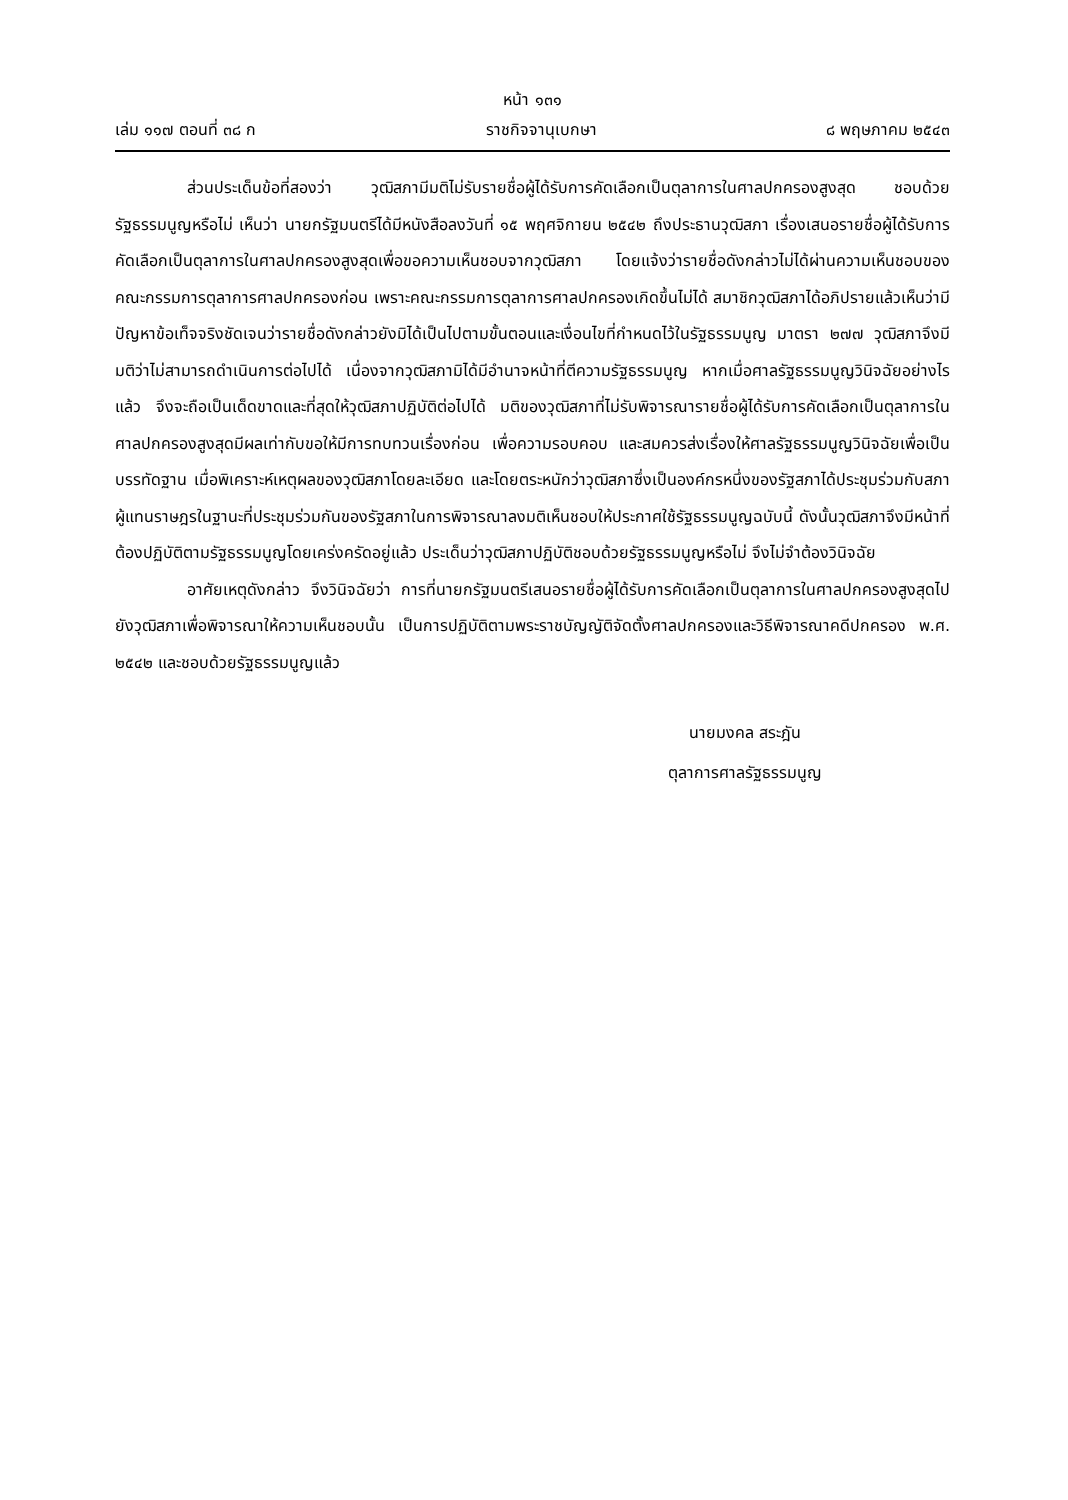หน้า ๑๓๑
เล่ม ๑๑๗ ตอนที่ ๓๘ ก ราชกิจจานุเบกษา ๘ พฤษภาคม ๒๕๔๓
ส่วนประเด็นข้อที่สองว่า วุฒิสภามีมติไม่รับรายชื่อผู้ได้รับการคัดเลือกเป็นตุลาการในศาลปกครองสูงสุด ชอบด้วยรัฐธรรมนูญหรือไม่ เห็นว่า นายกรัฐมนตรีได้มีหนังสือลงวันที่ ๑๕ พฤศจิกายน ๒๕๔๒ ถึงประธานวุฒิสภา เรื่องเสนอรายชื่อผู้ได้รับการคัดเลือกเป็นตุลาการในศาลปกครองสูงสุดเพื่อขอความเห็นชอบจากวุฒิสภา โดยแจ้งว่ารายชื่อดังกล่าวไม่ได้ผ่านความเห็นชอบของคณะกรรมการตุลาการศาลปกครองก่อน เพราะคณะกรรมการตุลาการศาลปกครองเกิดขึ้นไม่ได้ สมาชิกวุฒิสภาได้อภิปรายแล้วเห็นว่ามีปัญหาข้อเท็จจริงชัดเจนว่ารายชื่อดังกล่าวยังมิได้เป็นไปตามขั้นตอนและเงื่อนไขที่กำหนดไว้ในรัฐธรรมนูญ มาตรา ๒๗๗ วุฒิสภาจึงมีมติว่าไม่สามารถดำเนินการต่อไปได้ เนื่องจากวุฒิสภามิได้มีอำนาจหน้าที่ตีความรัฐธรรมนูญ หากเมื่อศาลรัฐธรรมนูญวินิจฉัยอย่างไรแล้ว จึงจะถือเป็นเด็ดขาดและที่สุดให้วุฒิสภาปฏิบัติต่อไปได้ มติของวุฒิสภาที่ไม่รับพิจารณารายชื่อผู้ได้รับการคัดเลือกเป็นตุลาการในศาลปกครองสูงสุดมีผลเท่ากับขอให้มีการทบทวนเรื่องก่อน เพื่อความรอบคอบ และสมควรส่งเรื่องให้ศาลรัฐธรรมนูญวินิจฉัยเพื่อเป็นบรรทัดฐาน เมื่อพิเคราะห์เหตุผลของวุฒิสภาโดยละเอียด และโดยตระหนักว่าวุฒิสภาซึ่งเป็นองค์กรหนึ่งของรัฐสภาได้ประชุมร่วมกับสภาผู้แทนราษฎรในฐานะที่ประชุมร่วมกันของรัฐสภาในการพิจารณาลงมติเห็นชอบให้ประกาศใช้รัฐธรรมนูญฉบับนี้ ดังนั้นวุฒิสภาจึงมีหน้าที่ต้องปฏิบัติตามรัฐธรรมนูญโดยเคร่งครัดอยู่แล้ว ประเด็นว่าวุฒิสภาปฏิบัติชอบด้วยรัฐธรรมนูญหรือไม่ จึงไม่จำต้องวินิจฉัย
อาศัยเหตุดังกล่าว จึงวินิจฉัยว่า การที่นายกรัฐมนตรีเสนอรายชื่อผู้ได้รับการคัดเลือกเป็นตุลาการในศาลปกครองสูงสุดไปยังวุฒิสภาเพื่อพิจารณาให้ความเห็นชอบนั้น เป็นการปฏิบัติตามพระราชบัญญัติจัดตั้งศาลปกครองและวิธีพิจารณาคดีปกครอง พ.ศ. ๒๕๔๒ และชอบด้วยรัฐธรรมนูญแล้ว
นายมงคล สระฎัน
ตุลาการศาลรัฐธรรมนูญ